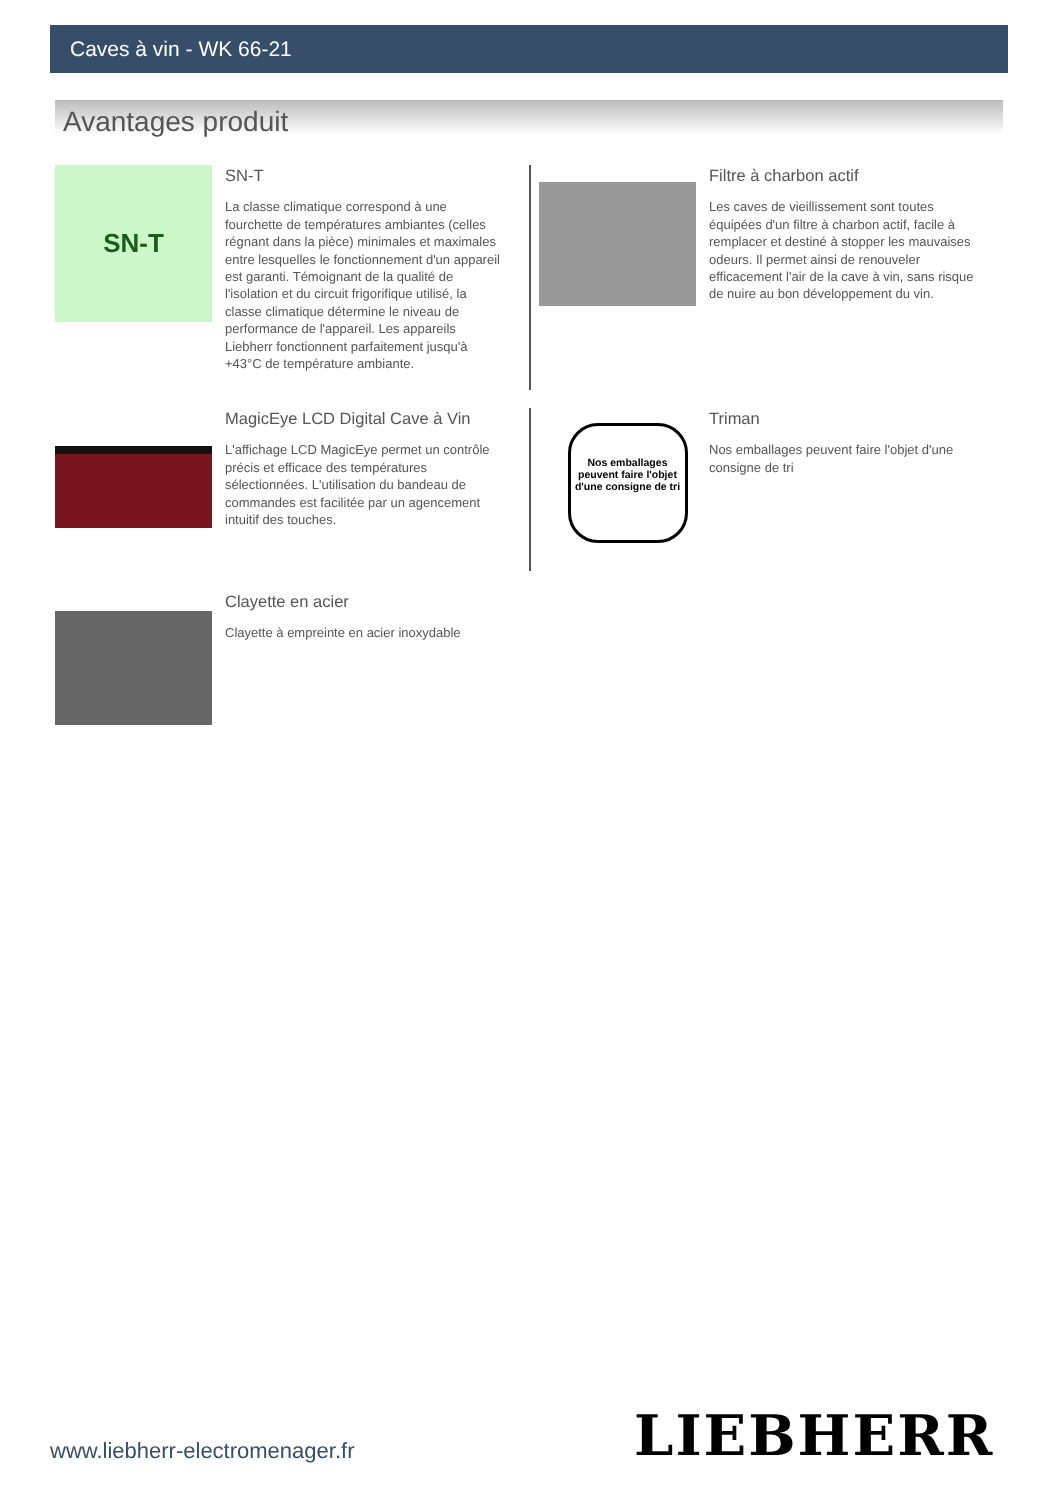Caves à vin - WK 66-21
Avantages produit
SN-T
SN-T
La classe climatique correspond à une fourchette de températures ambiantes (celles régnant dans la pièce) minimales et maximales entre lesquelles le fonctionnement d'un appareil est garanti. Témoignant de la qualité de l'isolation et du circuit frigorifique utilisé, la classe climatique détermine le niveau de performance de l'appareil. Les appareils Liebherr fonctionnent parfaitement jusqu'à +43°C de température ambiante.
Filtre à charbon actif
Les caves de vieillissement sont toutes équipées d'un filtre à charbon actif, facile à remplacer et destiné à stopper les mauvaises odeurs. Il permet ainsi de renouveler efficacement l'air de la cave à vin, sans risque de nuire au bon développement du vin.
MagicEye LCD Digital Cave à Vin
L'affichage LCD MagicEye permet un contrôle précis et efficace des températures sélectionnées. L'utilisation du bandeau de commandes est facilitée par un agencement intuitif des touches.
Nos emballages peuvent faire l'objet d'une consigne de tri
Triman
Nos emballages peuvent faire l'objet d'une consigne de tri
Clayette en acier
Clayette à empreinte en acier inoxydable
www.liebherr-electromenager.fr LIEBHERR